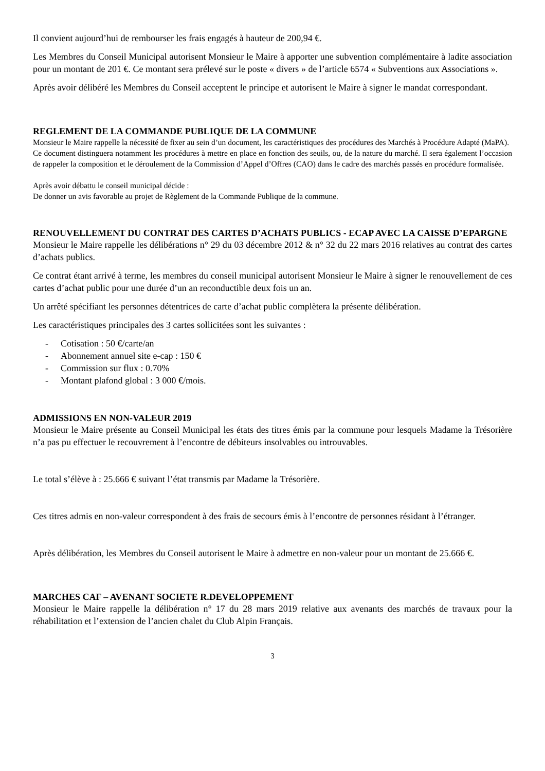Il convient aujourd’hui de rembourser les frais engagés à hauteur de 200,94 €.
Les Membres du Conseil Municipal autorisent Monsieur le Maire à apporter une subvention complémentaire à ladite association pour un montant de 201 €. Ce montant sera prélevé sur le poste « divers » de l’article 6574 « Subventions aux Associations ».
Après avoir délibéré les Membres du Conseil acceptent le principe et autorisent le Maire à signer le mandat correspondant.
REGLEMENT DE LA COMMANDE PUBLIQUE DE LA COMMUNE
Monsieur le Maire rappelle la nécessité de fixer au sein d’un document, les caractéristiques des procédures des Marchés à Procédure Adapté (MaPA).
Ce document distinguera notamment les procédures à mettre en place en fonction des seuils, ou, de la nature du marché. Il sera également l’occasion de rappeler la composition et le déroulement de la Commission d’Appel d’Offres (CAO) dans le cadre des marchés passés en procédure formalisée.
Après avoir débattu le conseil municipal décide :
De donner un avis favorable au projet de Règlement de la Commande Publique de la commune.
RENOUVELLEMENT DU CONTRAT DES CARTES D’ACHATS PUBLICS - ECAP AVEC LA CAISSE D’EPARGNE
Monsieur le Maire rappelle les délibérations n° 29 du 03 décembre 2012 & n° 32 du 22 mars 2016 relatives au contrat des cartes d’achats publics.
Ce contrat étant arrivé à terme, les membres du conseil municipal autorisent Monsieur le Maire à signer le renouvellement de ces cartes d’achat public pour une durée d’un an reconductible deux fois un an.
Un arrêté spécifiant les personnes détentrices de carte d’achat public complètera la présente délibération.
Les caractéristiques principales des 3 cartes sollicitées sont les suivantes :
- Cotisation : 50 €/carte/an
- Abonnement annuel site e-cap : 150 €
- Commission sur flux : 0.70%
- Montant plafond global : 3 000 €/mois.
ADMISSIONS EN NON-VALEUR 2019
Monsieur le Maire présente au Conseil Municipal les états des titres émis par la commune pour lesquels Madame la Trésorière n’a pas pu effectuer le recouvrement à l’encontre de débiteurs insolvables ou introuvables.
Le total s’élève à : 25.666 € suivant l’état transmis par Madame la Trésorière.
Ces titres admis en non-valeur correspondent à des frais de secours émis à l’encontre de personnes résidant à l’étranger.
Après délibération, les Membres du Conseil autorisent le Maire à admettre en non-valeur pour un montant de 25.666 €.
MARCHES CAF – AVENANT SOCIETE R.DEVELOPPEMENT
Monsieur le Maire rappelle la délibération n° 17 du 28 mars 2019 relative aux avenants des marchés de travaux pour la réhabilitation et l’extension de l’ancien chalet du Club Alpin Français.
3